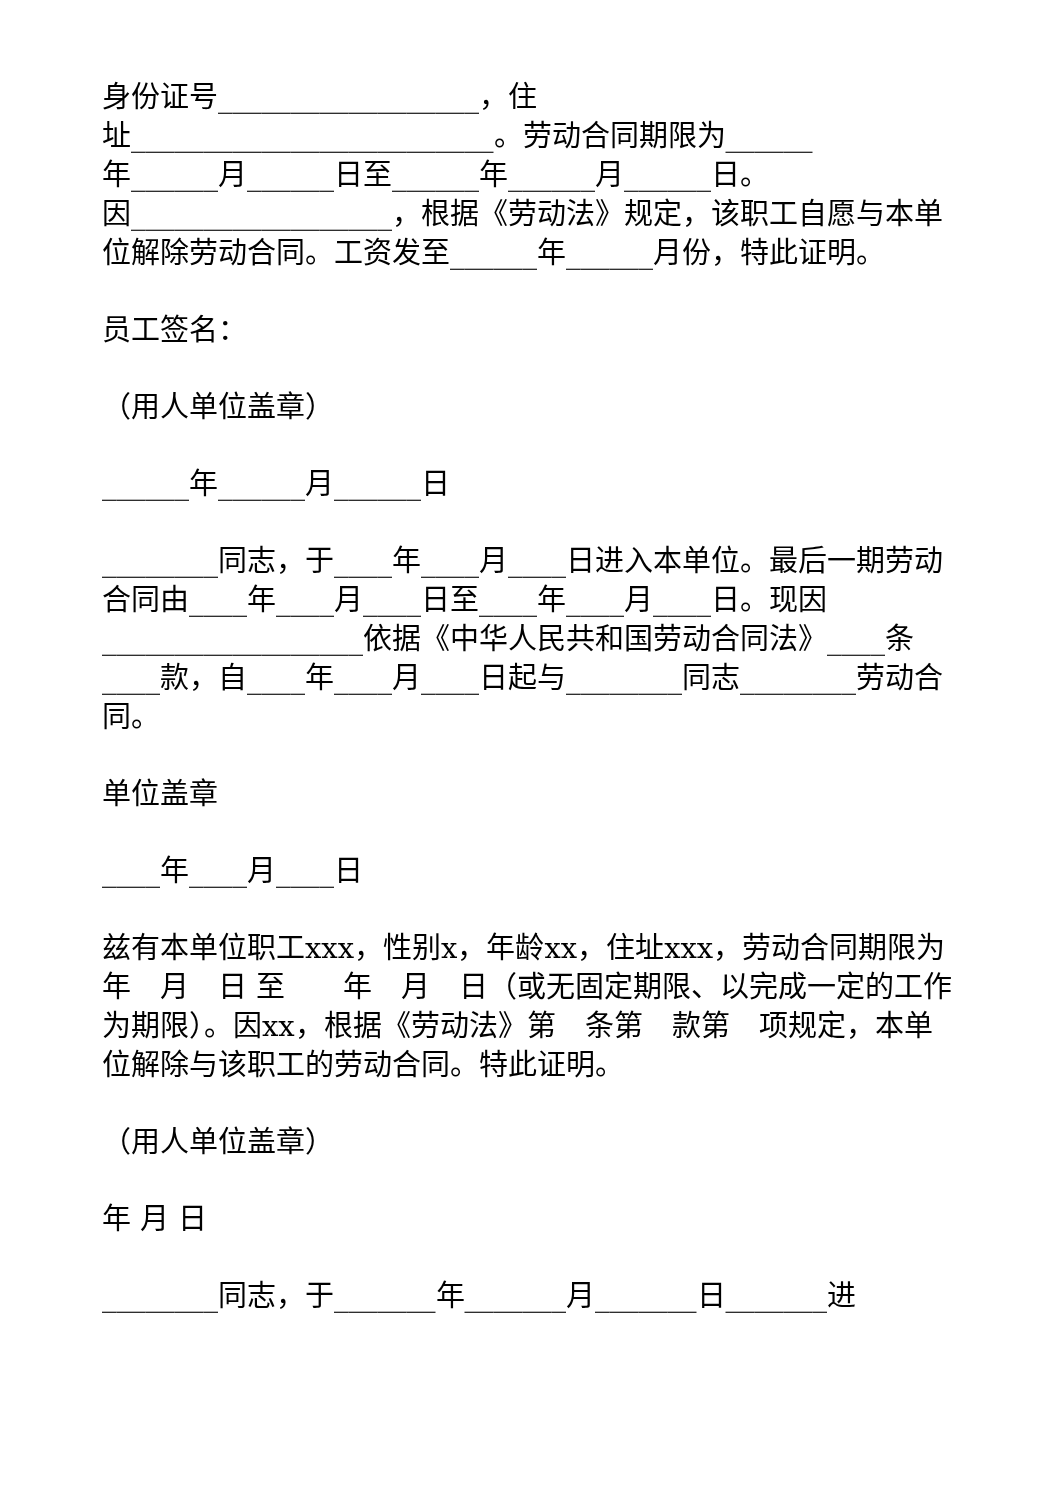身份证号__________________，住
址_________________________。劳动合同期限为______
年______月______日至______年______月______日。
因__________________，根据《劳动法》规定，该职工自愿与本单位解除劳动合同。工资发至______年______月份，特此证明。
员工签名：
（用人单位盖章）
______年______月______日
________同志，于____年____月____日进入本单位。最后一期劳动合同由____年____月____日至____年____月____日。现因__________________依据《中华人民共和国劳动合同法》____条____款，自____年____月____日起与________同志________劳动合同。
单位盖章
____年____月____日
兹有本单位职工xxx，性别x，年龄xx，住址xxx，劳动合同期限为　年　月　日 至　　年　月　日（或无固定期限、以完成一定的工作为期限）。因xx，根据《劳动法》第　条第　款第　项规定，本单位解除与该职工的劳动合同。特此证明。
（用人单位盖章）
年 月 日
________同志，于_______年_______月_______日_______进